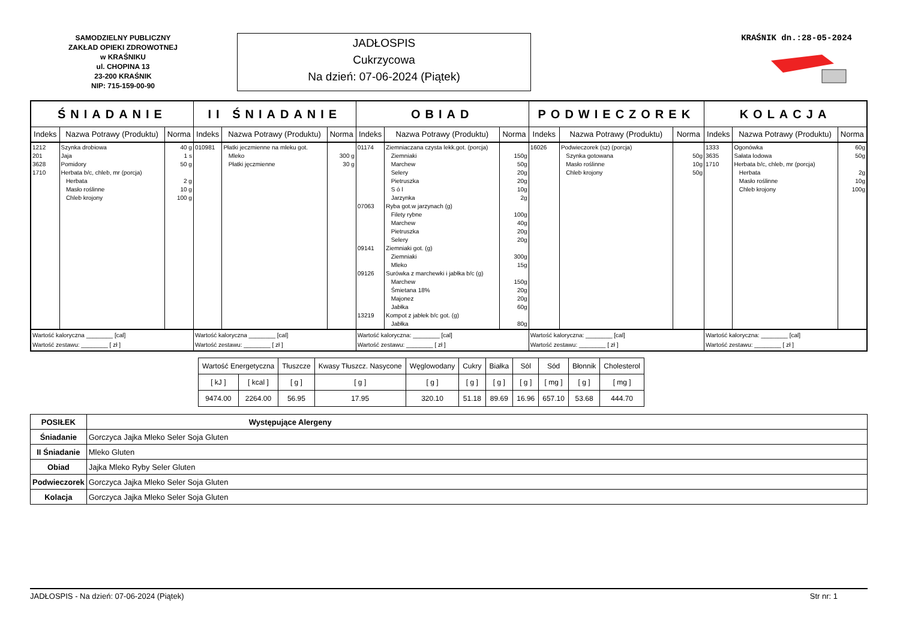SAMODZIELNY PUBLICZNY
ZAKŁAD OPIEKI ZDROWOTNEJ
w KRAŚNIKU
ul. CHOPINA 13
23-200 KRAŚNIK
NIP: 715-159-00-90
JADŁOSPIS
Cukrzycowa
Na dzień: 07-06-2024 (Piątek)
KRAŚNIK dn.:28-05-2024
| ŚNIADANIE | | | II ŚNIADANIE | | | OBIAD | | | PODWIECZOREK | | | KOLACJA | | |
| --- | --- | --- | --- | --- | --- | --- | --- | --- | --- | --- | --- | --- | --- | --- |
| Indeks | Nazwa Potrawy (Produktu) | Norma | Indeks | Nazwa Potrawy (Produktu) | Norma | Indeks | Nazwa Potrawy (Produktu) | Norma | Indeks | Nazwa Potrawy (Produktu) | Norma | Indeks | Nazwa Potrawy (Produktu) | Norma |
| 1212 201 3628 1710 | Szynka drobiowa Jaja Pomidory Herbata b/c, chleb, mr (porcja) Herbata Masło roślinne Chleb krojony | 40 g 1 s 50 g 2 g 10 g 100 g | 010981 | Płatki jeczmienne na mleku got. Mleko Płatki jęczmienne | 300 g 30 g | 01174 07063 09141 09126 13219 | Ziemniaczana czysta lekk.got. (porcja) Ziemniaki Marchew Selery Pietruszka S ó l Jarzynka Ryba got.w jarzynach (g) Filety rybne Marchew Pietruszka Selery Ziemniaki got. (g) Ziemniaki Mleko Surówka z marchewki i jabłka b/c (g) Marchew Śmietana 18% Majonez Jabłka Kompot z jabłek b/c got. (g) Jabłka | 150g 50g 20g 20g 10g 2g 100g 40g 20g 20g 300g 15g 150g 20g 20g 60g 80g | 16026 | Podwieczorek (sz) (porcja) Szynka gotowana Masło roślinne Chleb krojony | 50g 10g 50g | 1333 3635 1710 | Ogonówka Sałata lodowa Herbata b/c, chleb, mr (porcja) Herbata Masło roślinne Chleb krojony | 60g 50g 2g 10g 100g |
| Wartość kaloryczna ________ [cal] Wartość zestawu: ________ [ zł ] | | | Wartość kaloryczna ________ [cal] Wartość zestawu: ________ [ zł ] | | | Wartość kaloryczna: ________ [cal] Wartość zestawu: ________ [ zł ] | | | Wartość kaloryczna: ________ [cal] Wartość zestawu: ________ [ zł ] | | | Wartość kaloryczna: ________ [cal] Wartość zestawu: ________ [ zł ] | | |
| Wartość Energetyczna | | Tłuszcze | Kwasy Tłuszcz. Nasycone | Węglowodany | Cukry | Białka | Sól | Sód | Błonnik | Cholesterol |
| [ kJ ] | [ kcal ] | [ g ] | [ g ] | [ g ] | [ g ] | [ g ] | [ g ] | [ mg ] | [ g ] | [ mg ] |
| 9474.00 | 2264.00 | 56.95 | 17.95 | 320.10 | 51.18 | 89.69 | 16.96 | 657.10 | 53.68 | 444.70 |
| POSIŁEK | Występujące Alergeny |
| --- | --- |
| Śniadanie | Gorczyca Jajka Mleko Seler Soja Gluten |
| II Śniadanie | Mleko Gluten |
| Obiad | Jajka Mleko Ryby Seler Gluten |
| Podwieczorek | Gorczyca Jajka Mleko Seler Soja Gluten |
| Kolacja | Gorczyca Jajka Mleko Seler Soja Gluten |
JADŁOSPIS - Na dzień: 07-06-2024 (Piątek) Str nr: 1